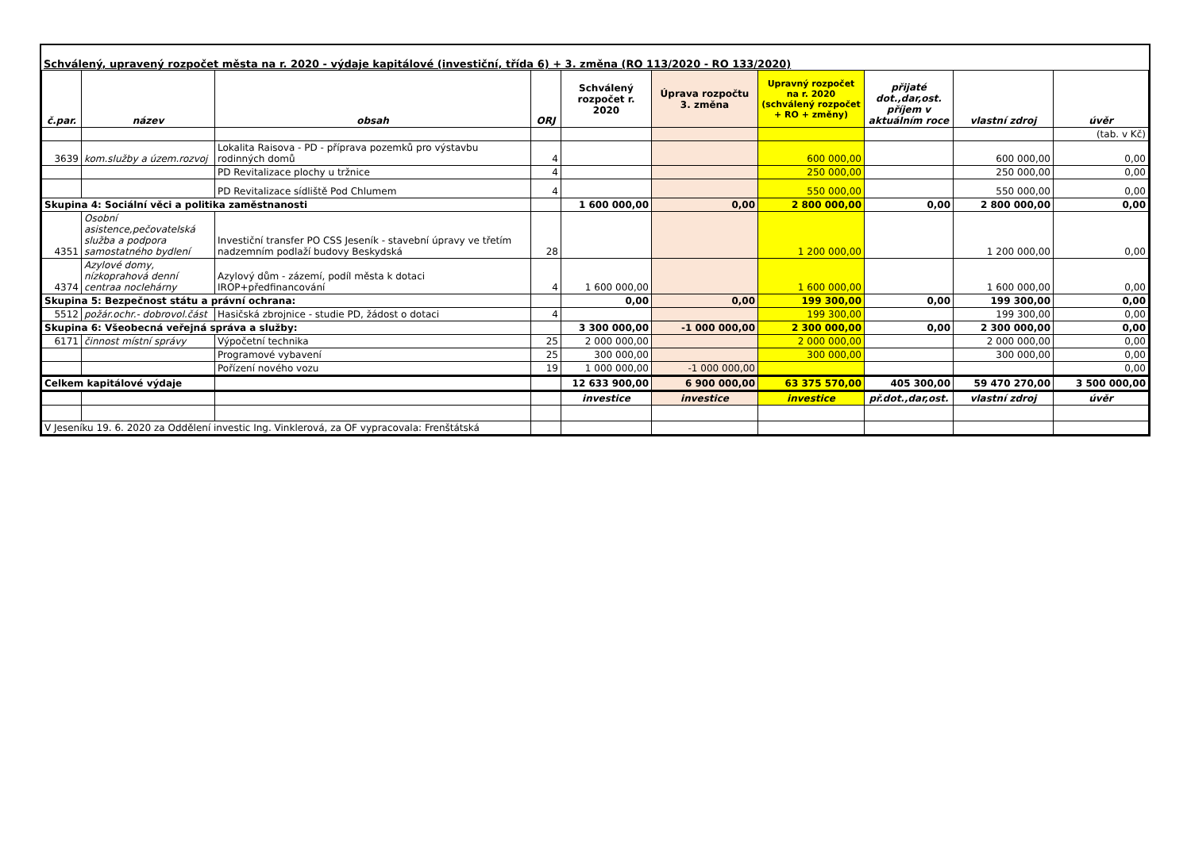Schválený, upravený rozpočet města na r. 2020 - výdaje kapitálové (investiční, třída 6) + 3. změna (RO 113/2020 - RO 133/2020)
| č.par. | název | obsah | ORJ | Schválený rozpočet r. 2020 | Úprava rozpočtu 3. změna | Upravný rozpočet na r. 2020 (schválený rozpočet + RO + změny) | přijaté dot.,dar,ost. příjem v aktuálním roce | vlastní zdroj | úvěr |
| --- | --- | --- | --- | --- | --- | --- | --- | --- | --- |
| | | | | | | | | | (tab. v Kč) |
| 3639 | kom.služby a územ.rozvoj | Lokalita Raisova - PD - příprava pozemků pro výstavbu rodinných domů | 4 | | | 600 000,00 | | 600 000,00 | 0,00 |
| | | PD Revitalizace plochy u tržnice | 4 | | | 250 000,00 | | 250 000,00 | 0,00 |
| | | PD Revitalizace sídliště Pod Chlumem | 4 | | | 550 000,00 | | 550 000,00 | 0,00 |
| Skupina 4: Sociální věci a politika zaměstnanosti | | | | 1 600 000,00 | 0,00 | 2 800 000,00 | 0,00 | 2 800 000,00 | 0,00 |
| 4351 | Osobní asistence,pečovatelská služba a podpora samostatného bydlení | Investiční transfer PO CSS Jeseník - stavební úpravy ve třetím nadzemním podlaží budovy Beskydská | 28 | | | 1 200 000,00 | | 1 200 000,00 | 0,00 |
| 4374 | Azylové domy, nízkoprahová denní centraa noclehárny | Azylový dům - zázemí, podíl města k dotaci IROP+předfinancování | 4 | 1 600 000,00 | | 1 600 000,00 | | 1 600 000,00 | 0,00 |
| Skupina 5: Bezpečnost státu a právní ochrana: | | | | 0,00 | 0,00 | 199 300,00 | 0,00 | 199 300,00 | 0,00 |
| 5512 | požár.ochr.- dobrovol.část | Hasičská zbrojnice - studie PD, žádost o dotaci | 4 | | | 199 300,00 | | 199 300,00 | 0,00 |
| Skupina 6: Všeobecná veřejná správa a služby: | | | | 3 300 000,00 | -1 000 000,00 | 2 300 000,00 | 0,00 | 2 300 000,00 | 0,00 |
| 6171 | činnost místní správy | Výpočetní technika | 25 | 2 000 000,00 | | 2 000 000,00 | | 2 000 000,00 | 0,00 |
| | | Programové vybavení | 25 | 300 000,00 | | 300 000,00 | | 300 000,00 | 0,00 |
| | | Pořízení nového vozu | 19 | 1 000 000,00 | -1 000 000,00 | | | | 0,00 |
| Celkem kapitálové výdaje | | | | 12 633 900,00 | 6 900 000,00 | 63 375 570,00 | 405 300,00 | 59 470 270,00 | 3 500 000,00 |
| | | | | investice | investice | investice | př.dot.,dar,ost. | vlastní zdroj | úvěr |
| V Jeseníku 19. 6. 2020 za Oddělení investic Ing. Vinklerová, za OF vypracovala: Frenštátská | | | | | | | | | |